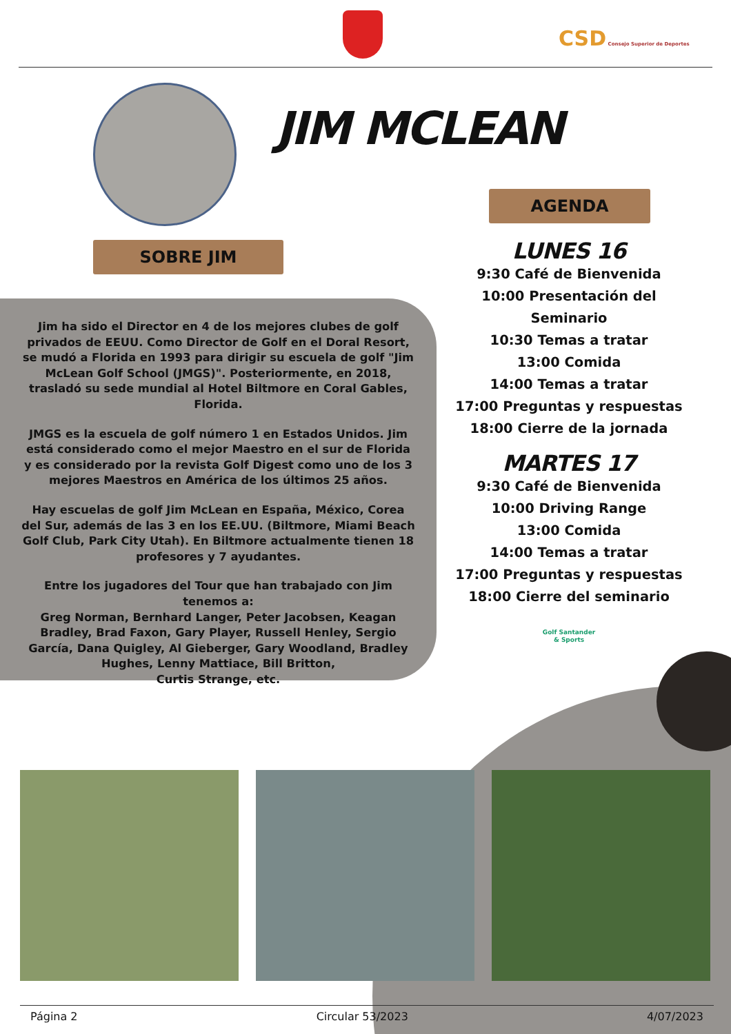CSD Consejo Superior de Deportes
JIM MCLEAN
AGENDA
SOBRE JIM
Jim ha sido el Director en 4 de los mejores clubes de golf privados de EEUU. Como Director de Golf en el Doral Resort, se mudó a Florida en 1993 para dirigir su escuela de golf "Jim McLean Golf School (JMGS)". Posteriormente, en 2018, trasladó su sede mundial al Hotel Biltmore en Coral Gables, Florida.
JMGS es la escuela de golf número 1 en Estados Unidos. Jim está considerado como el mejor Maestro en el sur de Florida y es considerado por la revista Golf Digest como uno de los 3 mejores Maestros en América de los últimos 25 años.
Hay escuelas de golf Jim McLean en España, México, Corea del Sur, además de las 3 en los EE.UU. (Biltmore, Miami Beach Golf Club, Park City Utah). En Biltmore actualmente tienen 18 profesores y 7 ayudantes.
Entre los jugadores del Tour que han trabajado con Jim tenemos a:
Greg Norman, Bernhard Langer, Peter Jacobsen, Keagan Bradley, Brad Faxon, Gary Player, Russell Henley, Sergio García, Dana Quigley, Al Gieberger, Gary Woodland, Bradley Hughes, Lenny Mattiace, Bill Britton,
Curtis Strange, etc.
LUNES 16
9:30 Café de Bienvenida
10:00 Presentación del Seminario
10:30 Temas a tratar
13:00 Comida
14:00 Temas a tratar
17:00 Preguntas y respuestas
18:00 Cierre de la jornada
MARTES 17
9:30 Café de Bienvenida
10:00 Driving Range
13:00 Comida
14:00 Temas a tratar
17:00 Preguntas y respuestas
18:00 Cierre del seminario
Golf Santander
& Sports
Página 2 Circular 53/2023 4/07/2023